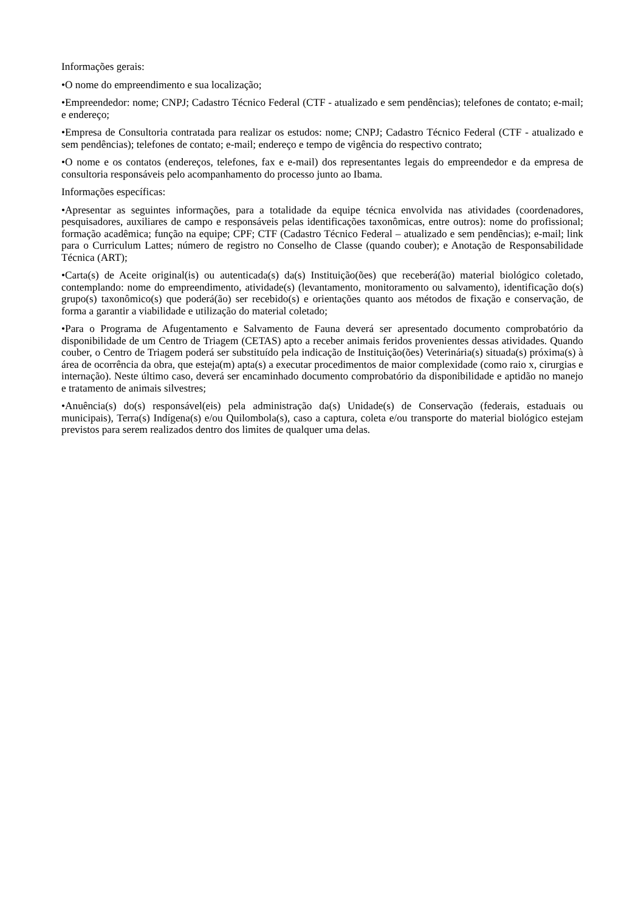Informações gerais:
•O nome do empreendimento e sua localização;
•Empreendedor: nome; CNPJ; Cadastro Técnico Federal (CTF - atualizado e sem pendências); telefones de contato; e-mail; e endereço;
•Empresa de Consultoria contratada para realizar os estudos: nome; CNPJ; Cadastro Técnico Federal (CTF - atualizado e sem pendências); telefones de contato; e-mail; endereço e tempo de vigência do respectivo contrato;
•O nome e os contatos (endereços, telefones, fax e e-mail) dos representantes legais do empreendedor e da empresa de consultoria responsáveis pelo acompanhamento do processo junto ao Ibama.
Informações específicas:
•Apresentar as seguintes informações, para a totalidade da equipe técnica envolvida nas atividades (coordenadores, pesquisadores, auxiliares de campo e responsáveis pelas identificações taxonômicas, entre outros): nome do profissional; formação acadêmica; função na equipe; CPF; CTF (Cadastro Técnico Federal – atualizado e sem pendências); e-mail; link para o Curriculum Lattes; número de registro no Conselho de Classe (quando couber); e Anotação de Responsabilidade Técnica (ART);
•Carta(s) de Aceite original(is) ou autenticada(s) da(s) Instituição(ões) que receberá(ão) material biológico coletado, contemplando: nome do empreendimento, atividade(s) (levantamento, monitoramento ou salvamento), identificação do(s) grupo(s) taxonômico(s) que poderá(ão) ser recebido(s) e orientações quanto aos métodos de fixação e conservação, de forma a garantir a viabilidade e utilização do material coletado;
•Para o Programa de Afugentamento e Salvamento de Fauna deverá ser apresentado documento comprobatório da disponibilidade de um Centro de Triagem (CETAS) apto a receber animais feridos provenientes dessas atividades. Quando couber, o Centro de Triagem poderá ser substituído pela indicação de Instituição(ões) Veterinária(s) situada(s) próxima(s) à área de ocorrência da obra, que esteja(m) apta(s) a executar procedimentos de maior complexidade (como raio x, cirurgias e internação). Neste último caso, deverá ser encaminhado documento comprobatório da disponibilidade e aptidão no manejo e tratamento de animais silvestres;
•Anuência(s) do(s) responsável(eis) pela administração da(s) Unidade(s) de Conservação (federais, estaduais ou municipais), Terra(s) Indígena(s) e/ou Quilombola(s), caso a captura, coleta e/ou transporte do material biológico estejam previstos para serem realizados dentro dos limites de qualquer uma delas.